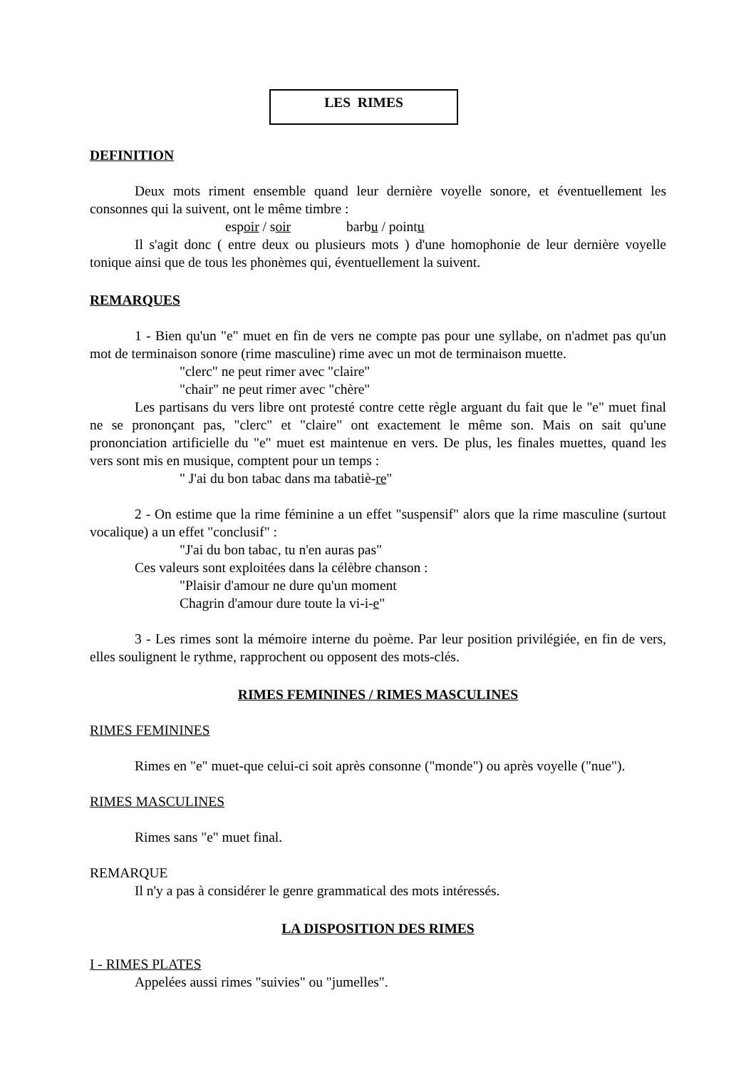LES RIMES
DEFINITION
Deux mots riment ensemble quand leur dernière voyelle sonore, et éventuellement les consonnes qui la suivent, ont le même timbre :
espoir / soir barbu / pointu
Il s'agit donc ( entre deux ou plusieurs mots ) d'une homophonie de leur dernière voyelle tonique ainsi que de tous les phonèmes qui, éventuellement la suivent.
REMARQUES
1 - Bien qu'un "e" muet en fin de vers ne compte pas pour une syllabe, on n'admet pas qu'un mot de terminaison sonore (rime masculine) rime avec un mot de terminaison muette.
"clerc" ne peut rimer avec "claire"
"chair" ne peut rimer avec "chère"
Les partisans du vers libre ont protesté contre cette règle arguant du fait que le "e" muet final ne se prononçant pas, "clerc" et "claire" ont exactement le même son. Mais on sait qu'une prononciation artificielle du "e" muet est maintenue en vers. De plus, les finales muettes, quand les vers sont mis en musique, comptent pour un temps :
" J'ai du bon tabac dans ma tabatiè-re"
2 - On estime que la rime féminine a un effet "suspensif" alors que la rime masculine (surtout vocalique) a un effet "conclusif" :
"J'ai du bon tabac, tu n'en auras pas"
Ces valeurs sont exploitées dans la célèbre chanson :
"Plaisir d'amour ne dure qu'un moment
Chagrin d'amour dure toute la vi-i-e"
3 - Les rimes sont la mémoire interne du poème. Par leur position privilégiée, en fin de vers, elles soulignent le rythme, rapprochent ou opposent des mots-clés.
RIMES FEMININES / RIMES MASCULINES
RIMES FEMININES
Rimes en "e" muet-que celui-ci soit après consonne ("monde") ou après voyelle ("nue").
RIMES MASCULINES
Rimes sans "e" muet final.
REMARQUE
Il n'y a pas à considérer le genre grammatical des mots intéressés.
LA DISPOSITION DES RIMES
I - RIMES PLATES
Appelées aussi rimes "suivies" ou "jumelles".